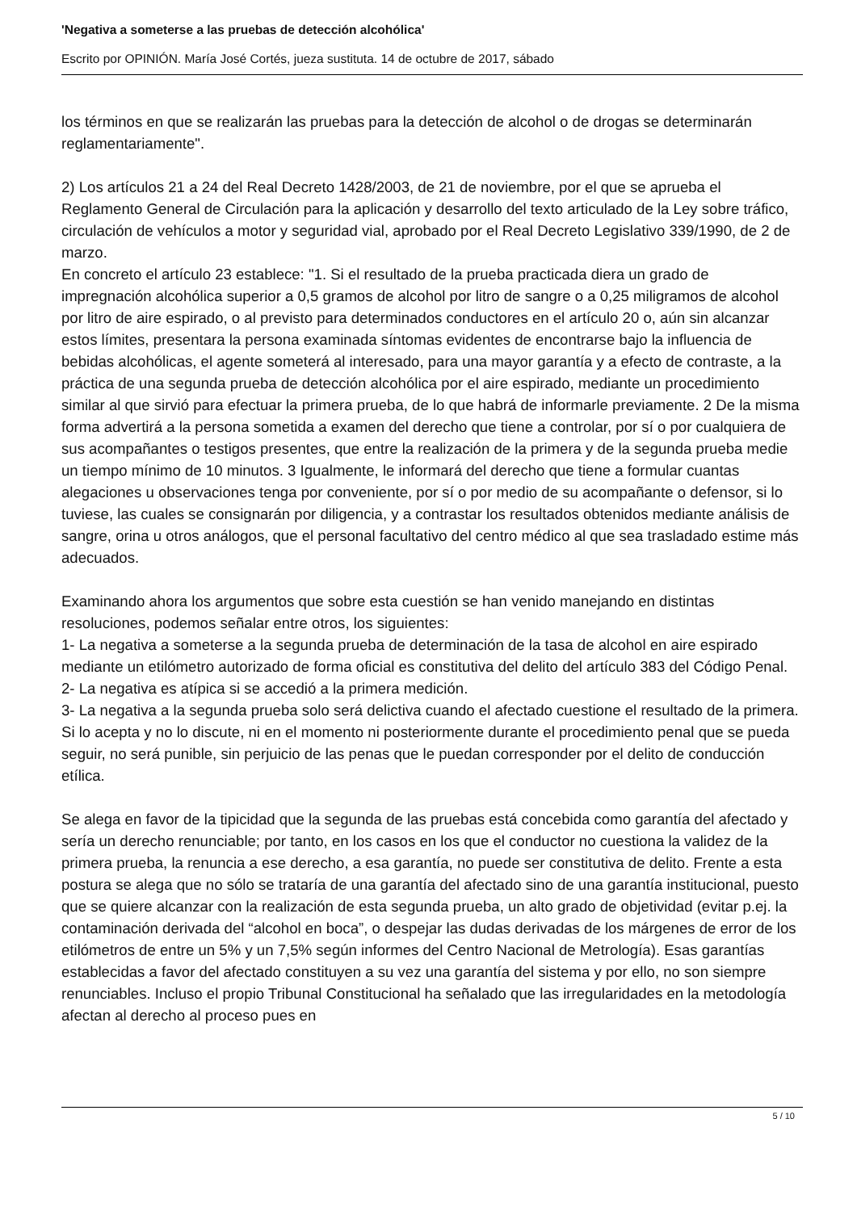'Negativa a someterse a las pruebas de detección alcohólica'
Escrito por OPINIÓN. María José Cortés, jueza sustituta. 14 de octubre de 2017, sábado
los términos en que se realizarán las pruebas para la detección de alcohol o de drogas se determinarán reglamentariamente".
2) Los artículos 21 a 24 del Real Decreto 1428/2003, de 21 de noviembre, por el que se aprueba el Reglamento General de Circulación para la aplicación y desarrollo del texto articulado de la Ley sobre tráfico, circulación de vehículos a motor y seguridad vial, aprobado por el Real Decreto Legislativo 339/1990, de 2 de marzo.
En concreto el artículo 23 establece: "1. Si el resultado de la prueba practicada diera un grado de impregnación alcohólica superior a 0,5 gramos de alcohol por litro de sangre o a 0,25 miligramos de alcohol por litro de aire espirado, o al previsto para determinados conductores en el artículo 20 o, aún sin alcanzar estos límites, presentara la persona examinada síntomas evidentes de encontrarse bajo la influencia de bebidas alcohólicas, el agente someterá al interesado, para una mayor garantía y a efecto de contraste, a la práctica de una segunda prueba de detección alcohólica por el aire espirado, mediante un procedimiento similar al que sirvió para efectuar la primera prueba, de lo que habrá de informarle previamente. 2 De la misma forma advertirá a la persona sometida a examen del derecho que tiene a controlar, por sí o por cualquiera de sus acompañantes o testigos presentes, que entre la realización de la primera y de la segunda prueba medie un tiempo mínimo de 10 minutos. 3 Igualmente, le informará del derecho que tiene a formular cuantas alegaciones u observaciones tenga por conveniente, por sí o por medio de su acompañante o defensor, si lo tuviese, las cuales se consignarán por diligencia, y a contrastar los resultados obtenidos mediante análisis de sangre, orina u otros análogos, que el personal facultativo del centro médico al que sea trasladado estime más adecuados.
Examinando ahora los argumentos que sobre esta cuestión se han venido manejando en distintas resoluciones, podemos señalar entre otros, los siguientes:
1- La negativa a someterse a la segunda prueba de determinación de la tasa de alcohol en aire espirado mediante un etilómetro autorizado de forma oficial es constitutiva del delito del artículo 383 del Código Penal.
2- La negativa es atípica si se accedió a la primera medición.
3- La negativa a la segunda prueba solo será delictiva cuando el afectado cuestione el resultado de la primera. Si lo acepta y no lo discute, ni en el momento ni posteriormente durante el procedimiento penal que se pueda seguir, no será punible, sin perjuicio de las penas que le puedan corresponder por el delito de conducción etílica.
Se alega en favor de la tipicidad que la segunda de las pruebas está concebida como garantía del afectado y sería un derecho renunciable; por tanto, en los casos en los que el conductor no cuestiona la validez de la primera prueba, la renuncia a ese derecho, a esa garantía, no puede ser constitutiva de delito. Frente a esta postura se alega que no sólo se trataría de una garantía del afectado sino de una garantía institucional, puesto que se quiere alcanzar con la realización de esta segunda prueba, un alto grado de objetividad (evitar p.ej. la contaminación derivada del “alcohol en boca”, o despejar las dudas derivadas de los márgenes de error de los etilómetros de entre un 5% y un 7,5% según informes del Centro Nacional de Metrología). Esas garantías establecidas a favor del afectado constituyen a su vez una garantía del sistema y por ello, no son siempre renunciables. Incluso el propio Tribunal Constitucional ha señalado que las irregularidades en la metodología afectan al derecho al proceso pues en
5 / 10